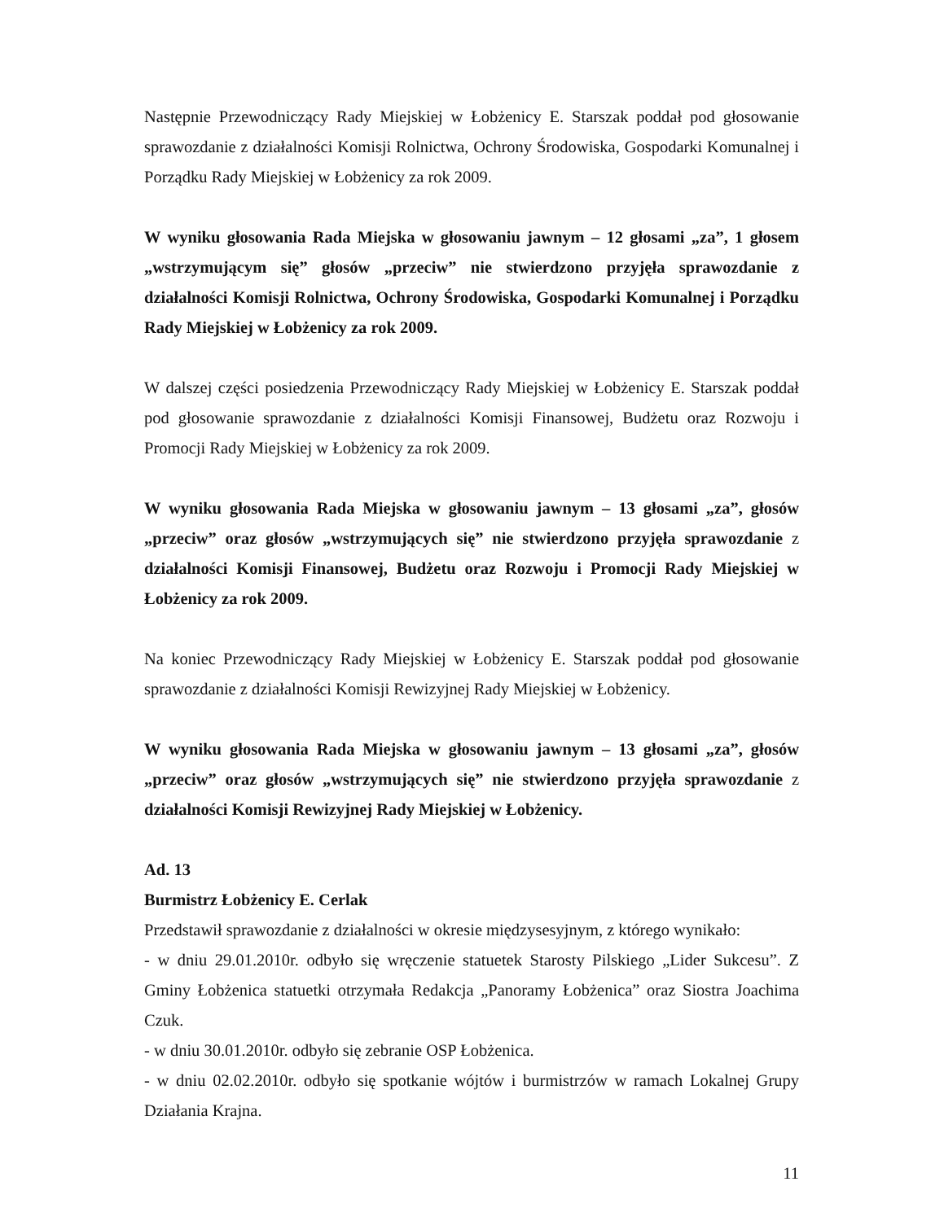Następnie Przewodniczący Rady Miejskiej w Łobżenicy E. Starszak poddał pod głosowanie sprawozdanie z działalności Komisji Rolnictwa, Ochrony Środowiska, Gospodarki Komunalnej i Porządku Rady Miejskiej w Łobżenicy za rok 2009.
W wyniku głosowania Rada Miejska w głosowaniu jawnym – 12 głosami „za”, 1 głosem „wstrzymującym się” głosów „przeciw” nie stwierdzono przyjęła sprawozdanie z działalności Komisji Rolnictwa, Ochrony Środowiska, Gospodarki Komunalnej i Porządku Rady Miejskiej w Łobżenicy za rok 2009.
W dalszej części posiedzenia Przewodniczący Rady Miejskiej w Łobżenicy E. Starszak poddał pod głosowanie sprawozdanie z działalności Komisji Finansowej, Budżetu oraz Rozwoju i Promocji Rady Miejskiej w Łobżenicy za rok 2009.
W wyniku głosowania Rada Miejska w głosowaniu jawnym – 13 głosami „za”, głosów „przeciw” oraz głosów „wstrzymujących się” nie stwierdzono przyjęła sprawozdanie z działalności Komisji Finansowej, Budżetu oraz Rozwoju i Promocji Rady Miejskiej w Łobżenicy za rok 2009.
Na koniec Przewodniczący Rady Miejskiej w Łobżenicy E. Starszak poddał pod głosowanie sprawozdanie z działalności Komisji Rewizyjnej Rady Miejskiej w Łobżenicy.
W wyniku głosowania Rada Miejska w głosowaniu jawnym – 13 głosami „za”, głosów „przeciw” oraz głosów „wstrzymujących się” nie stwierdzono przyjęła sprawozdanie z działalności Komisji Rewizyjnej Rady Miejskiej w Łobżenicy.
Ad. 13
Burmistrz Łobżenicy E. Cerlak
Przedstawił sprawozdanie z działalności w okresie międzysesyjnym, z którego wynikało:
- w dniu 29.01.2010r. odbyło się wręczenie statuetek Starosty Pilskiego „Lider Sukcesu”. Z Gminy Łobżenica statuetki otrzymała Redakcja „Panoramy Łobżenica” oraz Siostra Joachima Czuk.
- w dniu 30.01.2010r. odbyło się zebranie OSP Łobżenica.
- w dniu 02.02.2010r. odbyło się spotkanie wójtów i burmistrzów w ramach Lokalnej Grupy Działania Krajna.
11